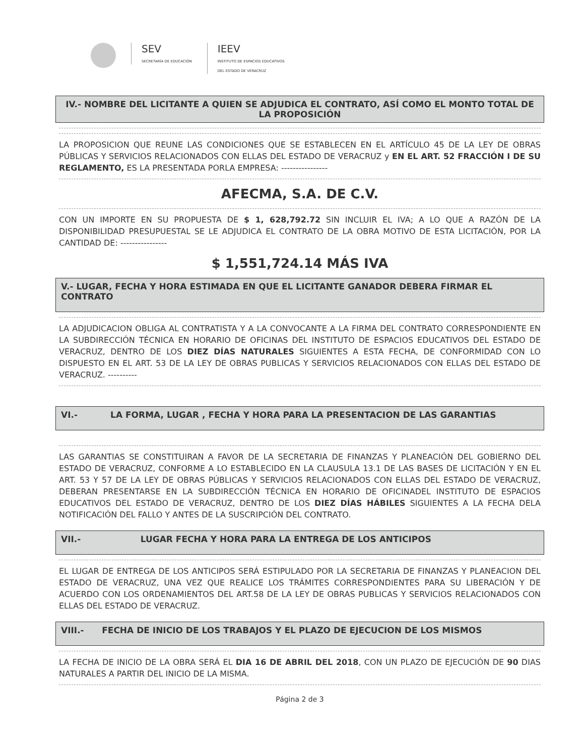SEV
SECRETARÍA DE EDUCACIÓN
IEEV
INSTITUTO DE ESPACIOS EDUCATIVOS
DEL ESTADO DE VERACRUZ
IV.- NOMBRE DEL LICITANTE A QUIEN SE ADJUDICA EL CONTRATO, ASÍ COMO EL MONTO TOTAL DE LA PROPOSICIÓN
LA PROPOSICION QUE REUNE LAS CONDICIONES QUE SE ESTABLECEN EN EL ARTÍCULO 45 DE LA LEY DE OBRAS PÚBLICAS Y SERVICIOS RELACIONADOS CON ELLAS DEL ESTADO DE VERACRUZ y EN EL ART. 52 FRACCIÓN I DE SU REGLAMENTO, ES LA PRESENTADA PORLA EMPRESA: ----------------
AFECMA, S.A. DE C.V.
CON UN IMPORTE EN SU PROPUESTA DE $ 1, 628,792.72 SIN INCLUIR EL IVA; A LO QUE A RAZÓN DE LA DISPONIBILIDAD PRESUPUESTAL SE LE ADJUDICA EL CONTRATO DE LA OBRA MOTIVO DE ESTA LICITACIÓN, POR LA CANTIDAD DE: ----------------
$ 1,551,724.14 MÁS IVA
V.- LUGAR, FECHA Y HORA ESTIMADA EN QUE EL LICITANTE GANADOR DEBERA FIRMAR EL CONTRATO
LA ADJUDICACION OBLIGA AL CONTRATISTA Y A LA CONVOCANTE A LA FIRMA DEL CONTRATO CORRESPONDIENTE EN LA SUBDIRECCIÓN TÉCNICA EN HORARIO DE OFICINAS DEL INSTITUTO DE ESPACIOS EDUCATIVOS DEL ESTADO DE VERACRUZ, DENTRO DE LOS DIEZ DÍAS NATURALES SIGUIENTES A ESTA FECHA, DE CONFORMIDAD CON LO DISPUESTO EN EL ART. 53 DE LA LEY DE OBRAS PUBLICAS Y SERVICIOS RELACIONADOS CON ELLAS DEL ESTADO DE VERACRUZ. ----------
VI.- LA FORMA, LUGAR , FECHA Y HORA PARA LA PRESENTACION DE LAS GARANTIAS
LAS GARANTIAS SE CONSTITUIRAN A FAVOR DE LA SECRETARIA DE FINANZAS Y PLANEACIÓN DEL GOBIERNO DEL ESTADO DE VERACRUZ, CONFORME A LO ESTABLECIDO EN LA CLAUSULA 13.1 DE LAS BASES DE LICITACIÓN Y EN EL ART. 53 Y 57 DE LA LEY DE OBRAS PÚBLICAS Y SERVICIOS RELACIONADOS CON ELLAS DEL ESTADO DE VERACRUZ, DEBERAN PRESENTARSE EN LA SUBDIRECCIÓN TÉCNICA EN HORARIO DE OFICINADEL INSTITUTO DE ESPACIOS EDUCATIVOS DEL ESTADO DE VERACRUZ, DENTRO DE LOS DIEZ DÍAS HÁBILES SIGUIENTES A LA FECHA DELA NOTIFICACIÓN DEL FALLO Y ANTES DE LA SUSCRIPCIÓN DEL CONTRATO.
VII.- LUGAR FECHA Y HORA PARA LA ENTREGA DE LOS ANTICIPOS
EL LUGAR DE ENTREGA DE LOS ANTICIPOS SERÁ ESTIPULADO POR LA SECRETARIA DE FINANZAS Y PLANEACION DEL ESTADO DE VERACRUZ, UNA VEZ QUE REALICE LOS TRÁMITES CORRESPONDIENTES PARA SU LIBERACIÓN Y DE ACUERDO CON LOS ORDENAMIENTOS DEL ART.58 DE LA LEY DE OBRAS PUBLICAS Y SERVICIOS RELACIONADOS CON ELLAS DEL ESTADO DE VERACRUZ.
VIII.- FECHA DE INICIO DE LOS TRABAJOS Y EL PLAZO DE EJECUCION DE LOS MISMOS
LA FECHA DE INICIO DE LA OBRA SERÁ EL DIA 16 DE ABRIL DEL 2018, CON UN PLAZO DE EJECUCIÓN DE 90 DIAS NATURALES A PARTIR DEL INICIO DE LA MISMA.
Página 2 de 3